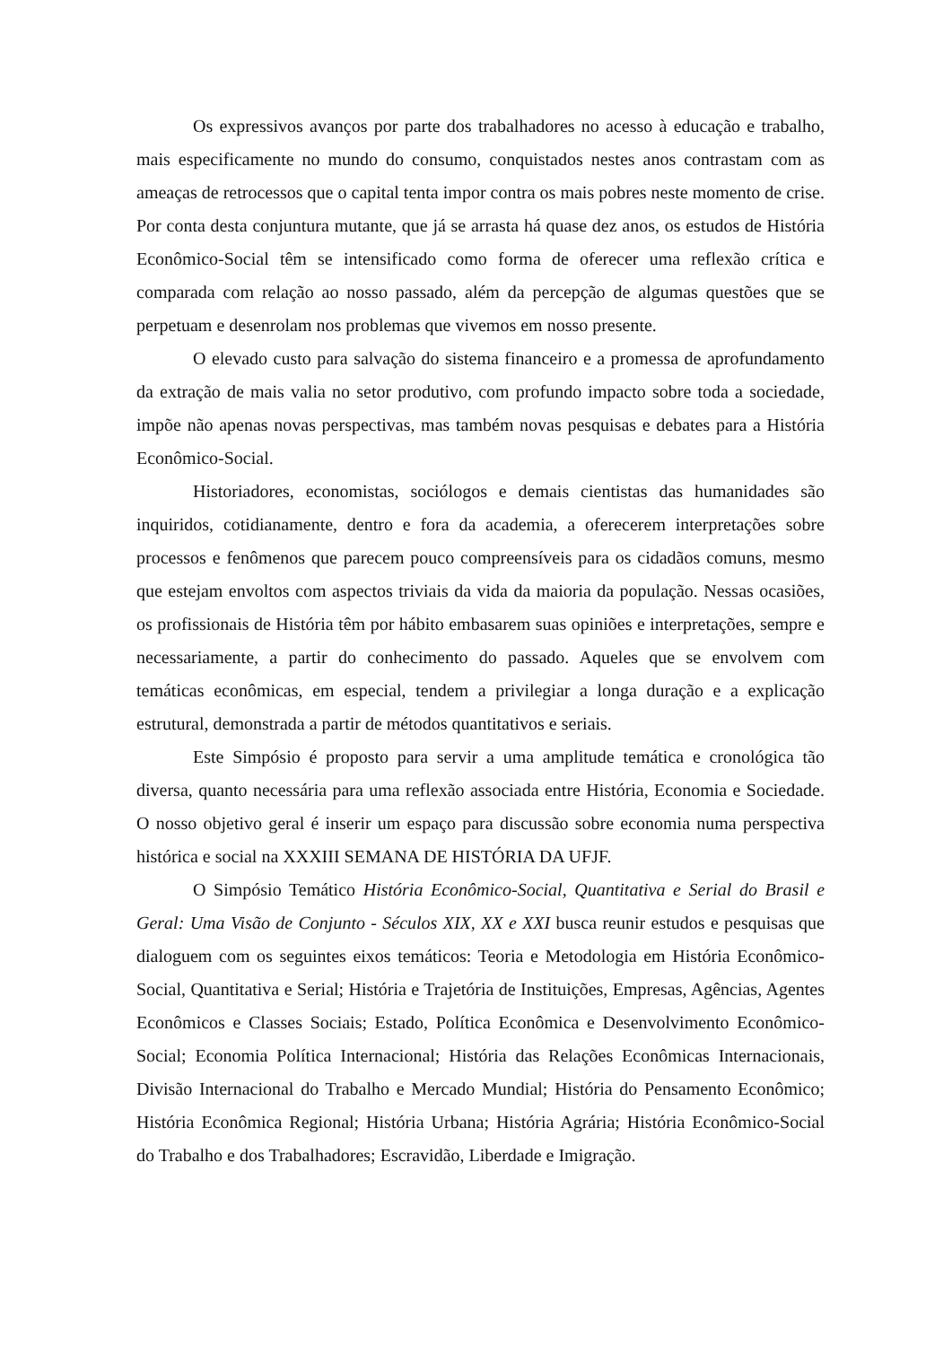Os expressivos avanços por parte dos trabalhadores no acesso à educação e trabalho, mais especificamente no mundo do consumo, conquistados nestes anos contrastam com as ameaças de retrocessos que o capital tenta impor contra os mais pobres neste momento de crise. Por conta desta conjuntura mutante, que já se arrasta há quase dez anos, os estudos de História Econômico-Social têm se intensificado como forma de oferecer uma reflexão crítica e comparada com relação ao nosso passado, além da percepção de algumas questões que se perpetuam e desenrolam nos problemas que vivemos em nosso presente.
O elevado custo para salvação do sistema financeiro e a promessa de aprofundamento da extração de mais valia no setor produtivo, com profundo impacto sobre toda a sociedade, impõe não apenas novas perspectivas, mas também novas pesquisas e debates para a História Econômico-Social.
Historiadores, economistas, sociólogos e demais cientistas das humanidades são inquiridos, cotidianamente, dentro e fora da academia, a oferecerem interpretações sobre processos e fenômenos que parecem pouco compreensíveis para os cidadãos comuns, mesmo que estejam envoltos com aspectos triviais da vida da maioria da população. Nessas ocasiões, os profissionais de História têm por hábito embasarem suas opiniões e interpretações, sempre e necessariamente, a partir do conhecimento do passado. Aqueles que se envolvem com temáticas econômicas, em especial, tendem a privilegiar a longa duração e a explicação estrutural, demonstrada a partir de métodos quantitativos e seriais.
Este Simpósio é proposto para servir a uma amplitude temática e cronológica tão diversa, quanto necessária para uma reflexão associada entre História, Economia e Sociedade. O nosso objetivo geral é inserir um espaço para discussão sobre economia numa perspectiva histórica e social na XXXIII SEMANA DE HISTÓRIA DA UFJF.
O Simpósio Temático História Econômico-Social, Quantitativa e Serial do Brasil e Geral: Uma Visão de Conjunto - Séculos XIX, XX e XXI busca reunir estudos e pesquisas que dialoguem com os seguintes eixos temáticos: Teoria e Metodologia em História Econômico-Social, Quantitativa e Serial; História e Trajetória de Instituições, Empresas, Agências, Agentes Econômicos e Classes Sociais; Estado, Política Econômica e Desenvolvimento Econômico-Social; Economia Política Internacional; História das Relações Econômicas Internacionais, Divisão Internacional do Trabalho e Mercado Mundial; História do Pensamento Econômico; História Econômica Regional; História Urbana; História Agrária; História Econômico-Social do Trabalho e dos Trabalhadores; Escravidão, Liberdade e Imigração.